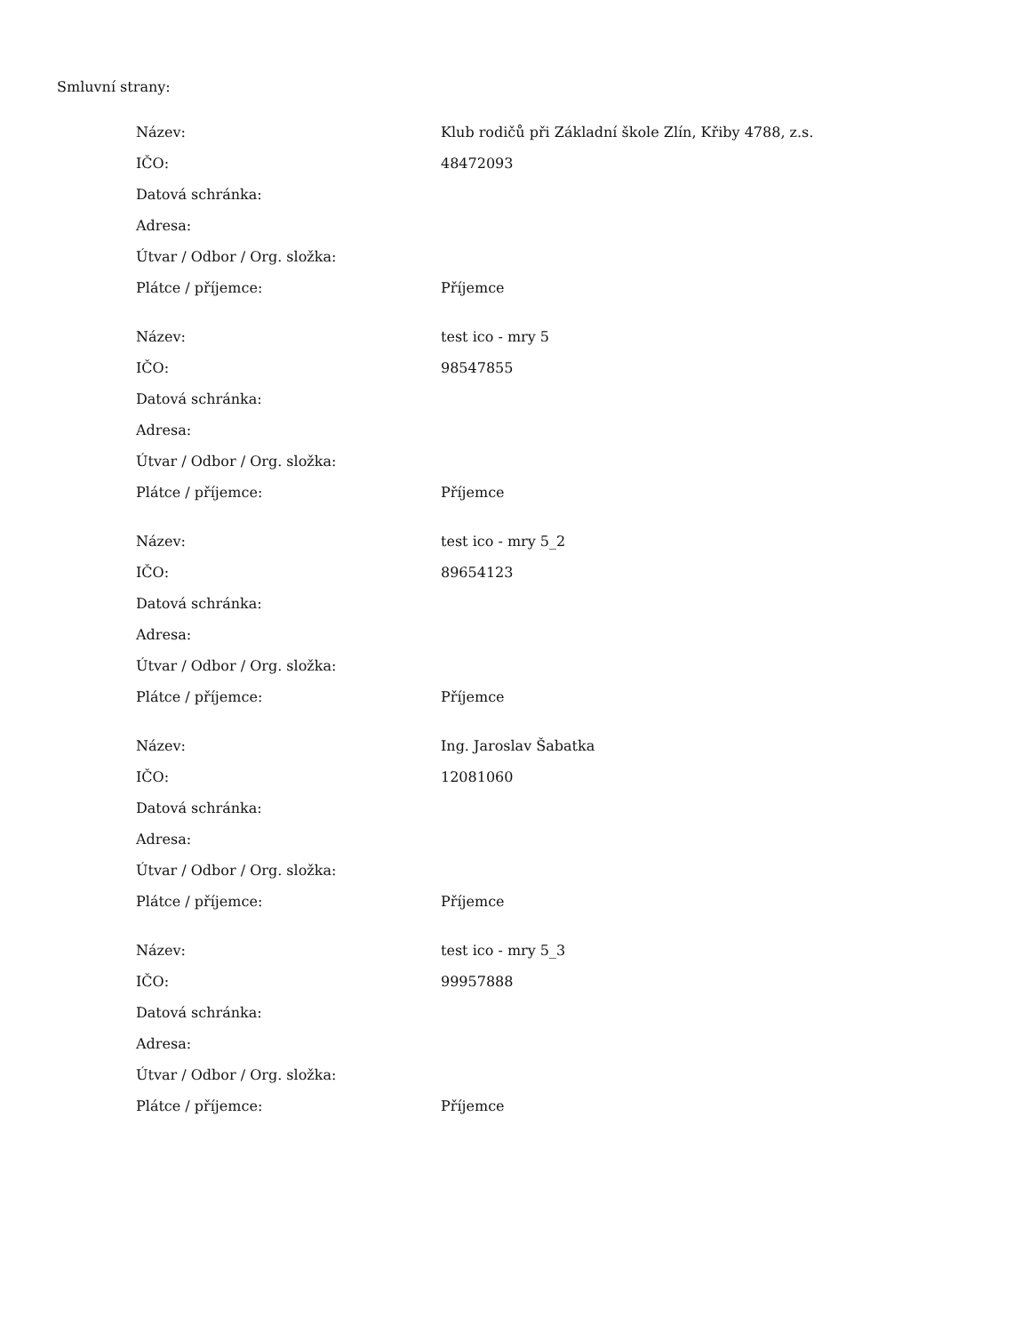Smluvní strany:
| Název: | Klub rodičů při Základní škole Zlín, Křiby 4788, z.s. |
| IČO: | 48472093 |
| Datová schránka: | |
| Adresa: | |
| Útvar / Odbor / Org. složka: | |
| Plátce / příjemce: | Příjemce |
| Název: | test ico - mry 5 |
| IČO: | 98547855 |
| Datová schránka: | |
| Adresa: | |
| Útvar / Odbor / Org. složka: | |
| Plátce / příjemce: | Příjemce |
| Název: | test ico - mry 5_2 |
| IČO: | 89654123 |
| Datová schránka: | |
| Adresa: | |
| Útvar / Odbor / Org. složka: | |
| Plátce / příjemce: | Příjemce |
| Název: | Ing. Jaroslav Šabatka |
| IČO: | 12081060 |
| Datová schránka: | |
| Adresa: | |
| Útvar / Odbor / Org. složka: | |
| Plátce / příjemce: | Příjemce |
| Název: | test ico - mry 5_3 |
| IČO: | 99957888 |
| Datová schránka: | |
| Adresa: | |
| Útvar / Odbor / Org. složka: | |
| Plátce / příjemce: | Příjemce |